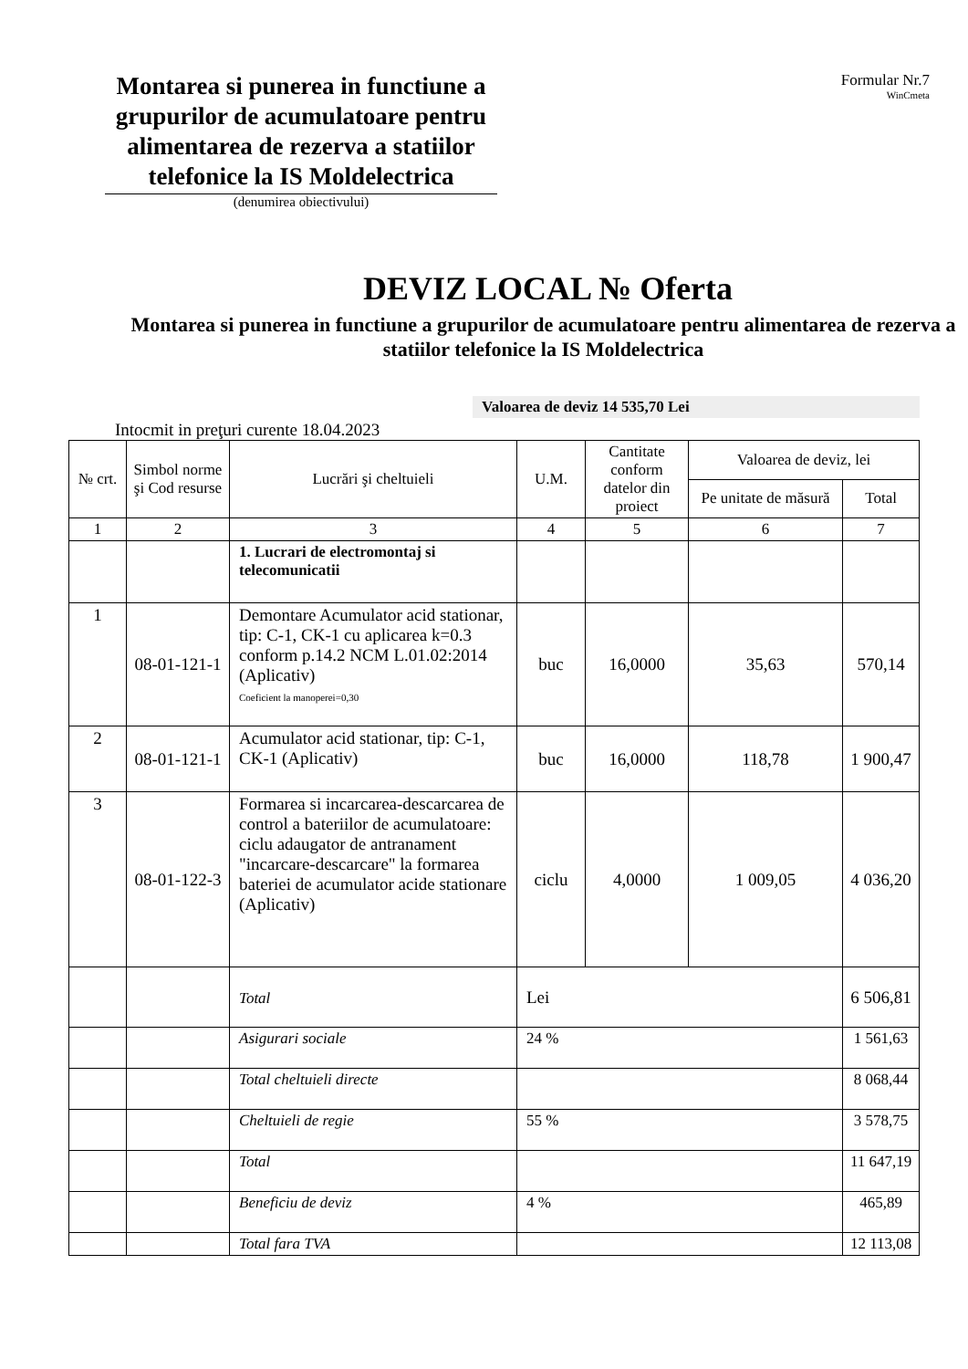Montarea si punerea in functiune a grupurilor de acumulatoare pentru alimentarea de rezerva a statiilor telefonice la IS Moldelectrica
(denumirea obiectivului)
Formular Nr.7
WinCmeta
DEVIZ LOCAL № Oferta
Montarea si punerea in functiune a grupurilor de acumulatoare pentru alimentarea de rezerva a statiilor telefonice la IS Moldelectrica
Valoarea de deviz 14 535,70 Lei
Intocmit in preţuri curente 18.04.2023
| № crt. | Simbol norme şi Cod resurse | Lucrări şi cheltuieli | U.M. | Cantitate conform datelor din proiect | Valoarea de deviz, lei | |
| --- | --- | --- | --- | --- | --- | --- |
| | | | | | Pe unitate de măsură | Total |
| 1 | 2 | 3 | 4 | 5 | 6 | 7 |
| | | 1. Lucrari de electromontaj si telecomunicatii | | | | |
| 1 | 08-01-121-1 | Demontare Acumulator acid stationar, tip: C-1, CK-1 cu aplicarea k=0.3 conform p.14.2 NCM L.01.02:2014 (Aplicativ) Coeficient la manoperei=0,30 | buc | 16,0000 | 35,63 | 570,14 |
| 2 | 08-01-121-1 | Acumulator acid stationar, tip: C-1, CK-1 (Aplicativ) | buc | 16,0000 | 118,78 | 1 900,47 |
| 3 | 08-01-122-3 | Formarea si incarcarea-descarcarea de control a bateriilor de acumulatoare: ciclu adaugator de antranament "incarcare-descarcare" la formarea bateriei de acumulator acide stationare (Aplicativ) | ciclu | 4,0000 | 1 009,05 | 4 036,20 |
| | | Total | Lei | | | 6 506,81 |
| | | Asigurari sociale | 24 % | | | 1 561,63 |
| | | Total cheltuieli directe | | | | 8 068,44 |
| | | Cheltuieli de regie | 55 % | | | 3 578,75 |
| | | Total | | | | 11 647,19 |
| | | Beneficiu de deviz | 4 % | | | 465,89 |
| | | Total fara TVA | | | | 12 113,08 |